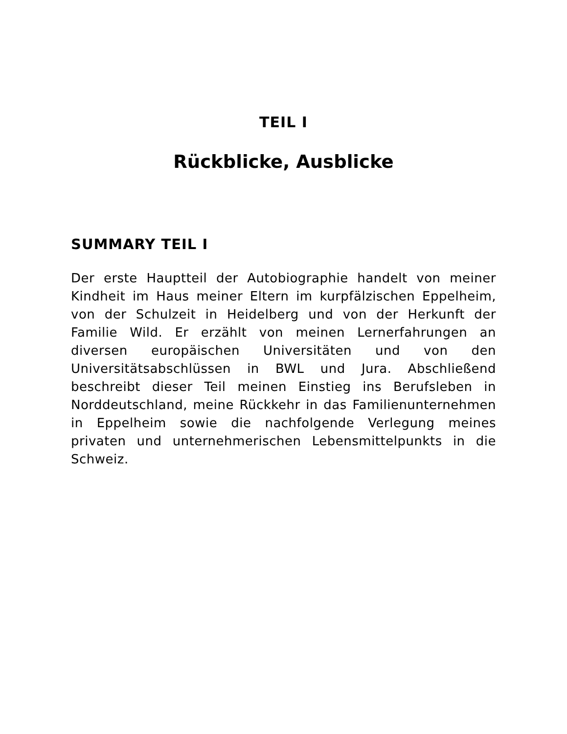TEIL I
Rückblicke, Ausblicke
SUMMARY TEIL I
Der erste Hauptteil der Autobiographie handelt von meiner Kindheit im Haus meiner Eltern im kurpfälzischen Eppelheim, von der Schulzeit in Heidelberg und von der Herkunft der Familie Wild. Er erzählt von meinen Lernerfahrungen an diversen europäischen Universitäten und von den Universitätsabschlüssen in BWL und Jura. Abschließend beschreibt dieser Teil meinen Einstieg ins Berufsleben in Norddeutschland, meine Rückkehr in das Familienunternehmen in Eppelheim sowie die nachfolgende Verlegung meines privaten und unternehmerischen Lebensmittelpunkts in die Schweiz.